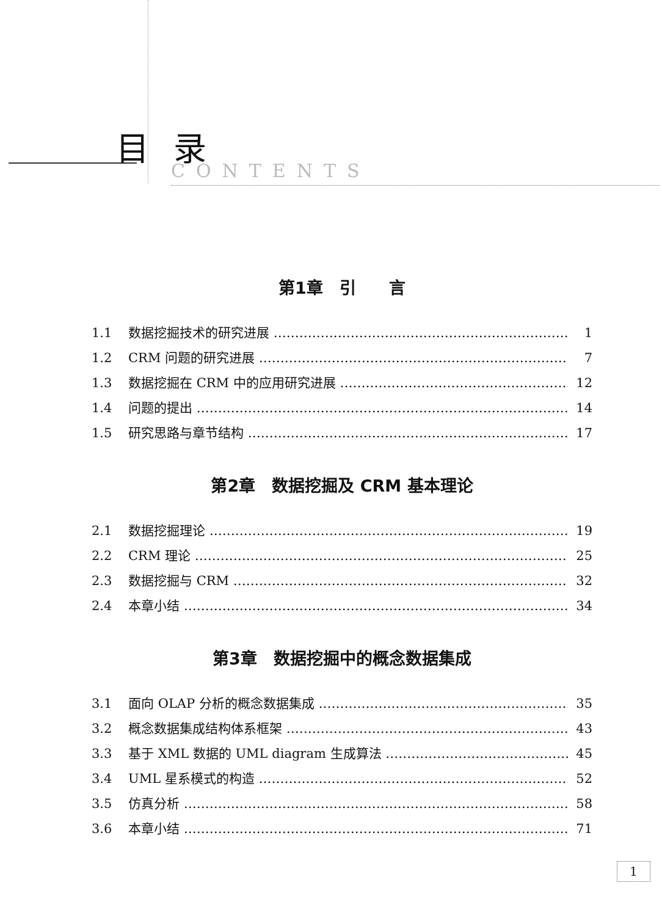目录
CONTENTS
第1章　引　　言
1.1 数据挖掘技术的研究进展 1
1.2 CRM 问题的研究进展 7
1.3 数据挖掘在 CRM 中的应用研究进展 12
1.4 问题的提出 14
1.5 研究思路与章节结构 17
第2章　数据挖掘及 CRM 基本理论
2.1 数据挖掘理论 19
2.2 CRM 理论 25
2.3 数据挖掘与 CRM 32
2.4 本章小结 34
第3章　数据挖掘中的概念数据集成
3.1 面向 OLAP 分析的概念数据集成 35
3.2 概念数据集成结构体系框架 43
3.3 基于 XML 数据的 UML diagram 生成算法 45
3.4 UML 星系模式的构造 52
3.5 仿真分析 58
3.6 本章小结 71
1